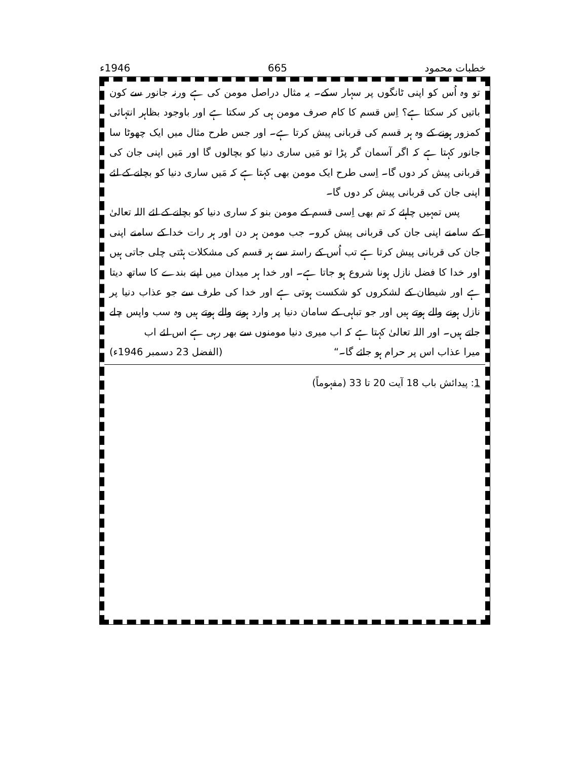خطبات محمود 665 1946ء
تو وہ اُس کو اپنی ٹانگوں پر سہار سکے۔ یہ مثال دراصل مومن کی ہے ورنہ جانور سے کون باتیں کر سکتا ہے؟ اِس قسم کا کام صرف مومن ہی کر سکتا ہے اور باوجود بظاہر انتہائی کمزور ہونے کے وہ ہر قسم کی قربانی پیش کرتا ہے۔ اور جس طرح مثال میں ایک چھوٹا سا جانور کہتا ہے کہ اگر آسمان گر پڑا تو مَیں ساری دنیا کو بچالوں گا اور مَیں اپنی جان کی قربانی پیش کر دوں گا۔ اِسی طرح ایک مومن بھی کہتا ہے کہ مَیں ساری دنیا کو بچانے کے لئے اپنی جان کی قربانی پیش کر دوں گا۔
پس تمہیں چاہئے کہ تم بھی اِسی قسم کے مومن بنو کہ ساری دنیا کو بچانے کے لئے اللہ تعالیٰ کے سامنے اپنی جان کی قربانی پیش کرو۔ جب مومن ہر دن اور ہر رات خدا کے سامنے اپنی جان کی قربانی پیش کرتا ہے تب اُس کے راستہ سے ہر قسم کی مشکلات ہٹتی چلی جاتی ہیں اور خدا کا فضل نازل ہونا شروع ہو جاتا ہے۔ اور خدا ہر میدان میں اپنے بندے کا ساتھ دیتا ہے اور شیطان کے لشکروں کو شکست ہوتی ہے اور خدا کی طرف سے جو عذاب دنیا پر نازل ہونے والے ہوتے ہیں اور جو تباہی کے سامان دنیا پر وارد ہونے والے ہوتے ہیں وہ سب واپس چلے جاتے ہیں۔ اور اللہ تعالیٰ کہتا ہے کہ اب میری دنیا مومنوں سے بھر رہی ہے اس لئے اب
میرا عذاب اس پر حرام ہو جائے گا۔“ (الفضل 23 دسمبر 1946ء)
1: پیدائش باب 18 آیت 20 تا 33 (مفہوماً)